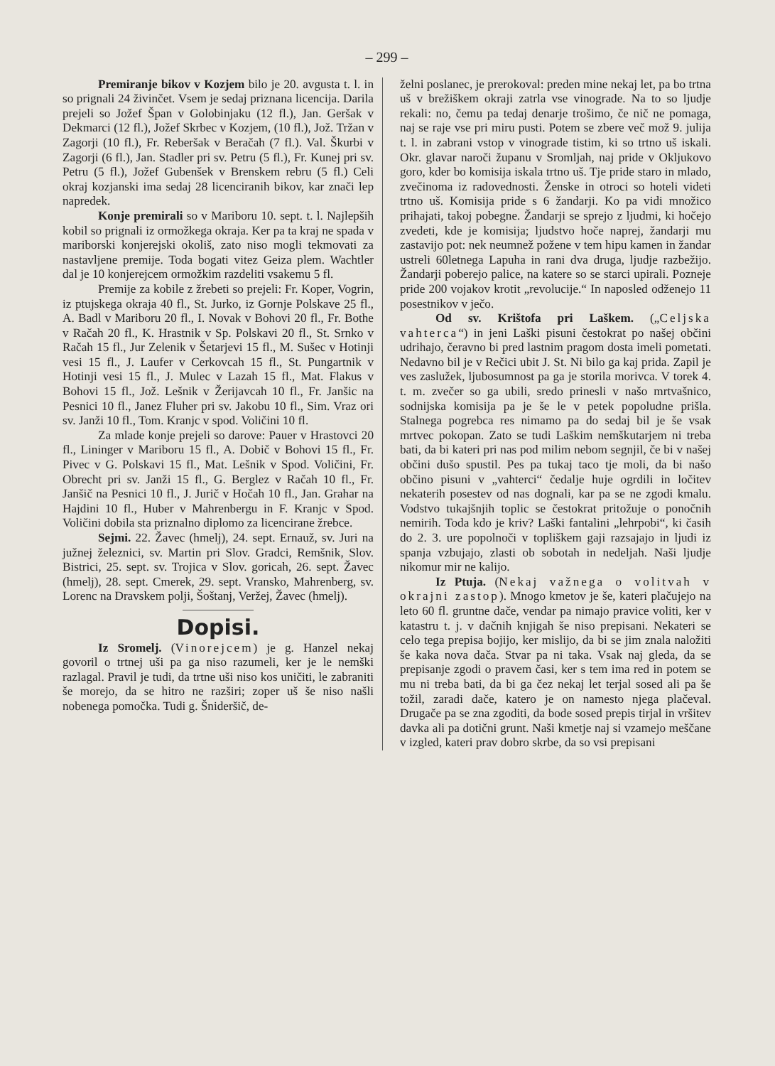– 299 –
Premiranje bikov v Kozjem bilo je 20. avgusta t. l. in so prignali 24 živinčet. Vsem je sedaj priznana licencija. Darila prejeli so Jožef Špan v Golobinjaku (12 fl.), Jan. Geršak v Dekmarci (12 fl.), Jožef Skrbec v Kozjem, (10 fl.), Jož. Tržan v Zagorji (10 fl.), Fr. Reberšak v Beračah (7 fl.). Val. Škurbi v Zagorji (6 fl.), Jan. Stadler pri sv. Petru (5 fl.), Fr. Kunej pri sv. Petru (5 fl.), Jožef Gubenšek v Brenskem rebru (5 fl.) Celi okraj kozjanski ima sedaj 28 licenciranih bikov, kar znači lep napredek.
Konje premirali so v Mariboru 10. sept. t. l. Najlepših kobil so prignali iz ormožkega okraja. Ker pa ta kraj ne spada v mariborski konjerejski okoliš, zato niso mogli tekmovati za nastavljene premije. Toda bogati vitez Geiza plem. Wachtler dal je 10 konjerejcem ormožkim razdeliti vsakemu 5 fl.
Premije za kobile z žrebeti so prejeli: Fr. Koper, Vogrin, iz ptujskega okraja 40 fl., St. Jurko, iz Gornje Polskave 25 fl., A. Badl v Mariboru 20 fl., I. Novak v Bohovi 20 fl., Fr. Bothe v Račah 20 fl., K. Hrastnik v Sp. Polskavi 20 fl., St. Srnko v Račah 15 fl., Jur Zelenik v Šetarjevi 15 fl., M. Sušec v Hotinji vesi 15 fl., J. Laufer v Cerkovcah 15 fl., St. Pungartnik v Hotinji vesi 15 fl., J. Mulec v Lazah 15 fl., Mat. Flakus v Bohovi 15 fl., Jož. Lešnik v Žerijavcah 10 fl., Fr. Janšic na Pesnici 10 fl., Janez Fluher pri sv. Jakobu 10 fl., Sim. Vraz ori sv. Janži 10 fl., Tom. Kranjc v spod. Voličini 10 fl.
Za mlade konje prejeli so darove: Pauer v Hrastovci 20 fl., Lininger v Mariboru 15 fl., A. Dobič v Bohovi 15 fl., Fr. Pivec v G. Polskavi 15 fl., Mat. Lešnik v Spod. Voličini, Fr. Obrecht pri sv. Janži 15 fl., G. Berglez v Račah 10 fl., Fr. Janšič na Pesnici 10 fl., J. Jurič v Hočah 10 fl., Jan. Grahar na Hajdini 10 fl., Huber v Mahrenbergu in F. Kranjc v Spod. Voličini dobila sta priznalno diplomo za licencirane žrebce.
Sejmi. 22. Žavec (hmelj), 24. sept. Ernauž, sv. Juri na južnej železnici, sv. Martin pri Slov. Gradci, Remšnik, Slov. Bistrici, 25. sept. sv. Trojica v Slov. goricah, 26. sept. Žavec (hmelj), 28. sept. Cmerek, 29. sept. Vransko, Mahrenberg, sv. Lorenc na Dravskem polji, Šoštanj, Veržej, Žavec (hmelj).
Dopisi.
Iz Sromelj. (Vinorejcem) je g. Hanzel nekaj govoril o trtnej uši pa ga niso razumeli, ker je le nemški razlagal. Pravil je tudi, da trtne uši niso kos uničiti, le zabraniti še morejo, da se hitro ne razširi; zoper uš še niso našli nobenega pomočka. Tudi g. Šnideršič, de-
želni poslanec, je prerokoval: preden mine nekaj let, pa bo trtna uš v brežiškem okraji zatrla vse vinograde. Na to so ljudje rekali: no, čemu pa tedaj denarje trošimo, če nič ne pomaga, naj se raje vse pri miru pusti. Potem se zbere več mož 9. julija t. l. in zabrani vstop v vinograde tistim, ki so trtno uš iskali. Okr. glavar naroči županu v Sromljah, naj pride v Okljukovo goro, kder bo komisija iskala trtno uš. Tje pride staro in mlado, zvečinoma iz radovednosti. Ženske in otroci so hoteli videti trtno uš. Komisija pride s 6 žandarji. Ko pa vidi množico prihajati, takoj pobegne. Žandarji se sprejo z ljudmi, ki hočejo zvedeti, kde je komisija; ljudstvo hoče naprej, žandarji mu zastavijo pot: nek neumnež požene v tem hipu kamen in žandar ustreli 60letnega Lapuha in rani dva druga, ljudje razbežijo. Žandarji poberejo palice, na katere so se starci upirali. Pozneje pride 200 vojakov krotit „revolucije.“ In naposled odženejo 11 posestnikov v ječo.
Od sv. Krištofa pri Laškem. („Celjska vahterca“) in jeni Laški pisuni čestokrat po našej občini udrihajo, čeravno bi pred lastnim pragom dosta imeli pometati. Nedavno bil je v Rečici ubit J. St. Ni bilo ga kaj prida. Zapil je ves zaslužek, ljubosumnost pa ga je storila morivca. V torek 4. t. m. zvečer so ga ubili, sredo prinesli v našo mrtvašnico, sodnijska komisija pa je še le v petek popoludne prišla. Stalnega pogrebca res nimamo pa do sedaj bil je še vsak mrtvec pokopan. Zato se tudi Laškim nemškutarjem ni treba bati, da bi kateri pri nas pod milim nebom segnjil, če bi v našej občini dušo spustil. Pes pa tukaj taco tje moli, da bi našo občino pisuni v „vahterci“ čedalje huje ogrdili in ločitev nekaterih posestev od nas dognali, kar pa se ne zgodi kmalu. Vodstvo tukajšnjih toplic se čestokrat pritožuje o ponočnih nemirih. Toda kdo je kriv? Laški fantalini „lehrpobi“, ki časih do 2. 3. ure popolnoči v topliškem gaji razsajajo in ljudi iz spanja vzbujajo, zlasti ob sobotah in nedeljah. Naši ljudje nikomur mir ne kalijo.
Iz Ptuja. (Nekaj važnega o volitvah v okrajni zastop). Mnogo kmetov je še, kateri plačujejo na leto 60 fl. gruntne dače, vendar pa nimajo pravice voliti, ker v katastru t. j. v dačnih knjigah še niso prepisani. Nekateri se celo tega prepisa bojijo, ker mislijo, da bi se jim znala naložiti še kaka nova dača. Stvar pa ni taka. Vsak naj gleda, da se prepisanje zgodi o pravem časi, ker s tem ima red in potem se mu ni treba bati, da bi ga čez nekaj let terjal sosed ali pa še tožil, zaradi dače, katero je on namesto njega plačeval. Drugače pa se zna zgoditi, da bode sosed prepis tirjal in vršitev davka ali pa dotični grunt. Naši kmetje naj si vzamejo meščane v izgled, kateri prav dobro skrbe, da so vsi prepisani